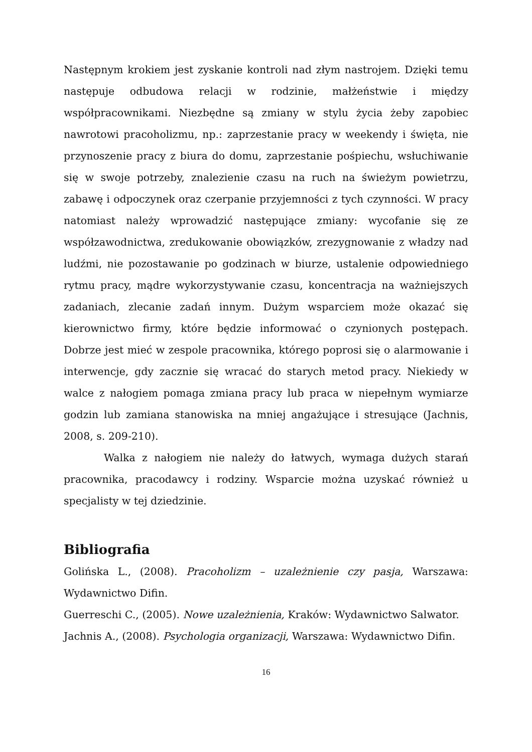Następnym krokiem jest zyskanie kontroli nad złym nastrojem. Dzięki temu następuje odbudowa relacji w rodzinie, małżeństwie i między współpracownikami. Niezbędne są zmiany w stylu życia żeby zapobiec nawrotowi pracoholizmu, np.: zaprzestanie pracy w weekendy i święta, nie przynoszenie pracy z biura do domu, zaprzestanie pośpiechu, wsłuchiwanie się w swoje potrzeby, znalezienie czasu na ruch na świeżym powietrzu, zabawę i odpoczynek oraz czerpanie przyjemności z tych czynności. W pracy natomiast należy wprowadzić następujące zmiany: wycofanie się ze współzawodnictwa, zredukowanie obowiązków, zrezygnowanie z władzy nad ludźmi, nie pozostawanie po godzinach w biurze, ustalenie odpowiedniego rytmu pracy, mądre wykorzystywanie czasu, koncentracja na ważniejszych zadaniach, zlecanie zadań innym. Dużym wsparciem może okazać się kierownictwo firmy, które będzie informować o czynionych postępach. Dobrze jest mieć w zespole pracownika, którego poprosi się o alarmowanie i interwencje, gdy zacznie się wracać do starych metod pracy. Niekiedy w walce z nałogiem pomaga zmiana pracy lub praca w niepełnym wymiarze godzin lub zamiana stanowiska na mniej angażujące i stresujące (Jachnis, 2008, s. 209-210).
Walka z nałogiem nie należy do łatwych, wymaga dużych starań pracownika, pracodawcy i rodziny. Wsparcie można uzyskać również u specjalisty w tej dziedzinie.
Bibliografia
Golińska L., (2008). Pracoholizm – uzależnienie czy pasja, Warszawa: Wydawnictwo Difin.
Guerreschi C., (2005). Nowe uzależnienia, Kraków: Wydawnictwo Salwator.
Jachnis A., (2008). Psychologia organizacji, Warszawa: Wydawnictwo Difin.
16